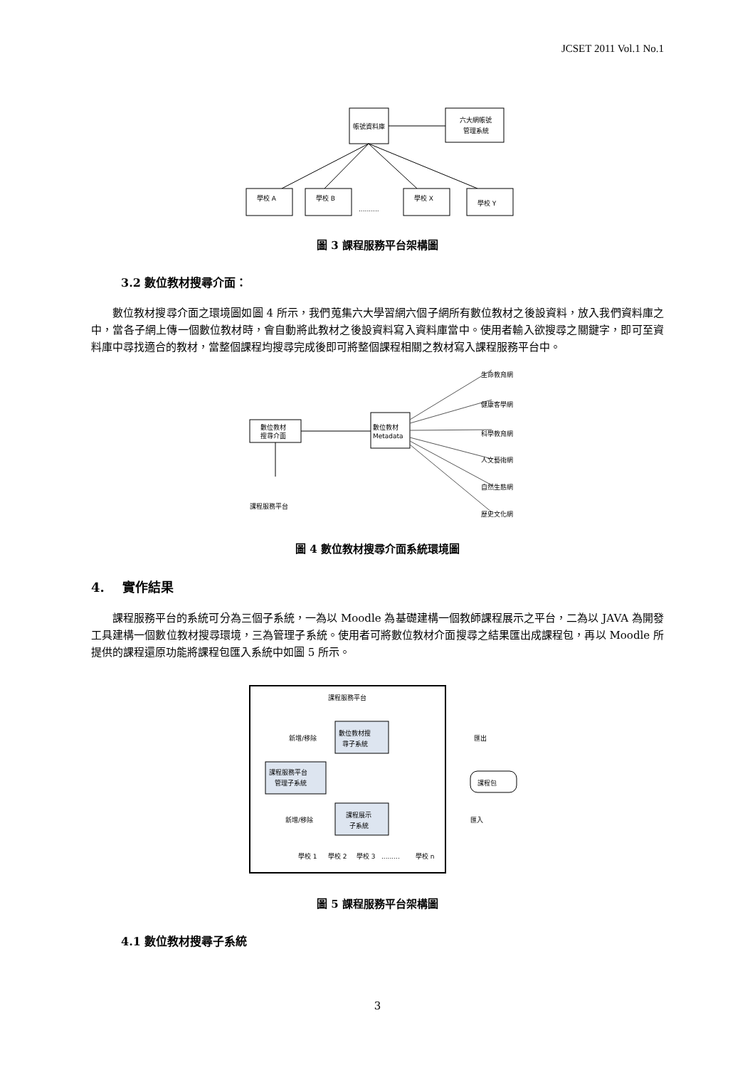JCSET 2011 Vol.1 No.1
帳號資料庫
六大網帳號
管理系統
學校 A
學校 B
..........
學校 X
學校 Y
圖 3 課程服務平台架構圖
3.2 數位教材搜尋介面：
數位教材搜尋介面之環境圖如圖 4 所示，我們蒐集六大學習網六個子網所有數位教材之後設資料，放入我們資料庫之中，當各子網上傳一個數位教材時，會自動將此教材之後設資料寫入資料庫當中。使用者輸入欲搜尋之關鍵字，即可至資料庫中尋找適合的教材，當整個課程均搜尋完成後即可將整個課程相關之教材寫入課程服務平台中。
數位教材
搜尋介面
數位教材
Metadata
課程服務平台
生命教育網
健康客學網
科學教育網
人文藝術網
自然生態網
歷史文化網
圖 4 數位教材搜尋介面系統環境圖
4. 實作結果
課程服務平台的系統可分為三個子系統，一為以 Moodle 為基礎建構一個教師課程展示之平台，二為以 JAVA 為開發工具建構一個數位教材搜尋環境，三為管理子系統。使用者可將數位教材介面搜尋之結果匯出成課程包，再以 Moodle 所提供的課程還原功能將課程包匯入系統中如圖 5 所示。
課程服務平台
數位教材搜
尋子系統
課程服務平台
管理子系統
課程展示
子系統
新增/移除
新增/移除
匯出
匯入
課程包
學校 1
學校 2
學校 3
.........
學校 n
圖 5 課程服務平台架構圖
4.1 數位教材搜尋子系統
3